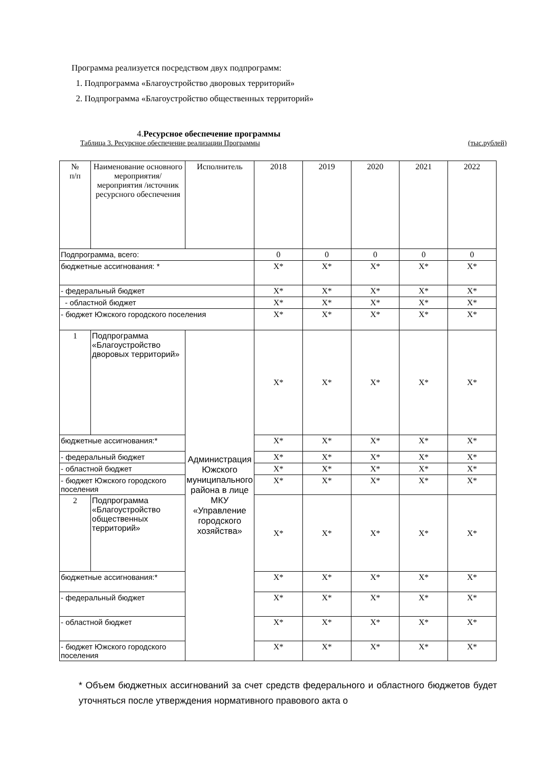Программа реализуется посредством двух подпрограмм:
1. Подпрограмма «Благоустройство дворовых территорий»
2. Подпрограмма «Благоустройство общественных территорий»
4.Ресурсное обеспечение программы
Таблица 3. Ресурсное обеспечение реализации Программы (тыс.рублей)
| № п/п | Наименование основного мероприятия/ мероприятия /источник ресурсного обеспечения | Исполнитель | 2018 | 2019 | 2020 | 2021 | 2022 |
| Подпрограмма, всего: | | | 0 | 0 | 0 | 0 | 0 |
| бюджетные ассигнования: * | | | Х* | Х* | Х* | Х* | Х* |
| - федеральный бюджет | | | Х* | Х* | Х* | Х* | Х* |
| - областной бюджет | | | Х* | Х* | Х* | Х* | Х* |
| - бюджет Южского городского поселения | | | Х* | Х* | Х* | Х* | Х* |
| 1 | Подпрограмма «Благоустройство дворовых территорий» | Администрация Южского муниципального района в лице МКУ «Управление городского хозяйства» | Х* | Х* | Х* | Х* | Х* |
| бюджетные ассигнования:* | | | Х* | Х* | Х* | Х* | Х* |
| - федеральный бюджет | | | Х* | Х* | Х* | Х* | Х* |
| - областной бюджет | | | Х* | Х* | Х* | Х* | Х* |
| - бюджет Южского городского поселения | | | Х* | Х* | Х* | Х* | Х* |
| 2 | Подпрограмма «Благоустройство общественных территорий» | | Х* | Х* | Х* | Х* | Х* |
| бюджетные ассигнования:* | | | Х* | Х* | Х* | Х* | Х* |
| - федеральный бюджет | | | Х* | Х* | Х* | Х* | Х* |
| - областной бюджет | | | Х* | Х* | Х* | Х* | Х* |
| - бюджет Южского городского поселения | | | Х* | Х* | Х* | Х* | Х* |
* Объем бюджетных ассигнований за счет средств федерального и областного бюджетов будет уточняться после утверждения нормативного правового акта о